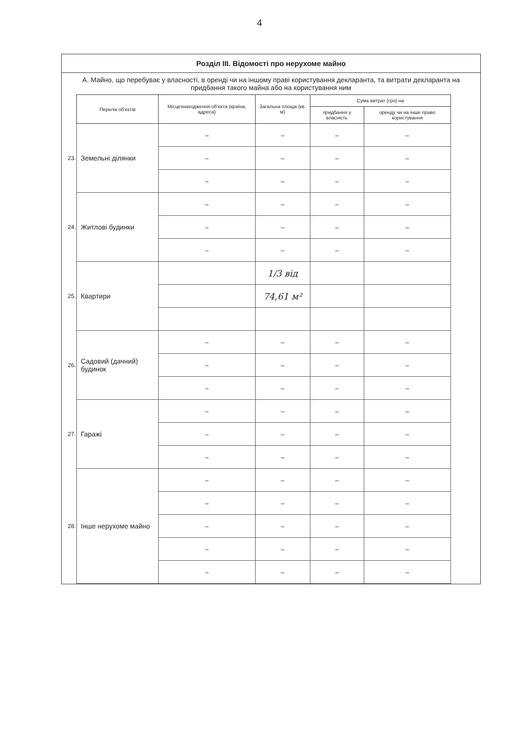4
Розділ III. Відомості про нерухоме майно
А. Майно, що перебуває у власності, в оренді чи на іншому праві користування декларанта, та витрати декларанта на придбання такого майна або на користування ним
| | Перелік об'єктів | Місцезнаходження об'єкта (країна, адреса) | Загальна площа (кв. м) | Сума витрат (грн) на | |
| --- | --- | --- | --- | --- | --- |
| | | | | придбання у власність | оренду чи на інше право користування |
| 23. | Земельні ділянки | – | – | – | – |
| | | – | – | – | – |
| | | – | – | – | – |
| 24. | Житлові будинки | – | – | – | – |
| | | – | – | – | – |
| | | – | – | – | – |
| 25. | Квартири | | 1/3 від | | |
| | | | 74,61 м² | | |
| 26. | Садовий (дачний) будинок | – | – | – | – |
| | | – | – | – | – |
| | | – | – | – | – |
| 27. | Гаражі | – | – | – | – |
| | | – | – | – | – |
| | | – | – | – | – |
| 28. | Інше нерухоме майно | – | – | – | – |
| | | – | – | – | – |
| | | – | – | – | – |
| | | – | – | – | – |
| | | – | – | – | – |